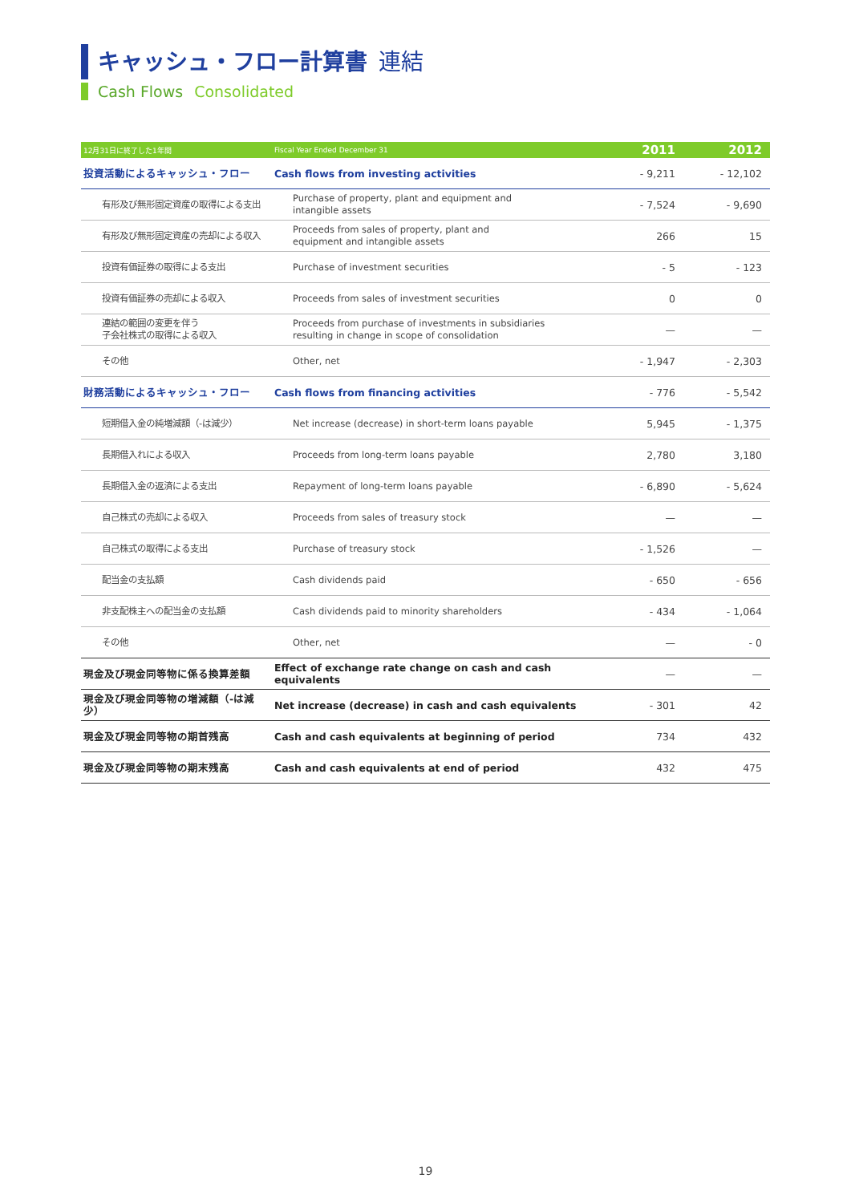キャッシュ・フロー計算書 連結
Cash Flows Consolidated
| 12月31日に終了した1年間 | Fiscal Year Ended December 31 | 2011 | 2012 |
| --- | --- | --- | --- |
| 投資活動によるキャッシュ・フロー | Cash flows from investing activities | - 9,211 | - 12,102 |
| 有形及び無形固定資産の取得による支出 | Purchase of property, plant and equipment and intangible assets | - 7,524 | - 9,690 |
| 有形及び無形固定資産の売却による収入 | Proceeds from sales of property, plant and equipment and intangible assets | 266 | 15 |
| 投資有価証券の取得による支出 | Purchase of investment securities | - 5 | - 123 |
| 投資有価証券の売却による収入 | Proceeds from sales of investment securities | 0 | 0 |
| 連結の範囲の変更を伴う 子会社株式の取得による収入 | Proceeds from purchase of investments in subsidiaries resulting in change in scope of consolidation | — | — |
| その他 | Other, net | - 1,947 | - 2,303 |
| 財務活動によるキャッシュ・フロー | Cash flows from financing activities | - 776 | - 5,542 |
| 短期借入金の純増減額（-は減少） | Net increase (decrease) in short-term loans payable | 5,945 | - 1,375 |
| 長期借入れによる収入 | Proceeds from long-term loans payable | 2,780 | 3,180 |
| 長期借入金の返済による支出 | Repayment of long-term loans payable | - 6,890 | - 5,624 |
| 自己株式の売却による収入 | Proceeds from sales of treasury stock | — | — |
| 自己株式の取得による支出 | Purchase of treasury stock | - 1,526 | — |
| 配当金の支払額 | Cash dividends paid | - 650 | - 656 |
| 非支配株主への配当金の支払額 | Cash dividends paid to minority shareholders | - 434 | - 1,064 |
| その他 | Other, net | — | - 0 |
| 現金及び現金同等物に係る換算差額 | Effect of exchange rate change on cash and cash equivalents | — | — |
| 現金及び現金同等物の増減額（-は減少） | Net increase (decrease) in cash and cash equivalents | - 301 | 42 |
| 現金及び現金同等物の期首残高 | Cash and cash equivalents at beginning of period | 734 | 432 |
| 現金及び現金同等物の期末残高 | Cash and cash equivalents at end of period | 432 | 475 |
19